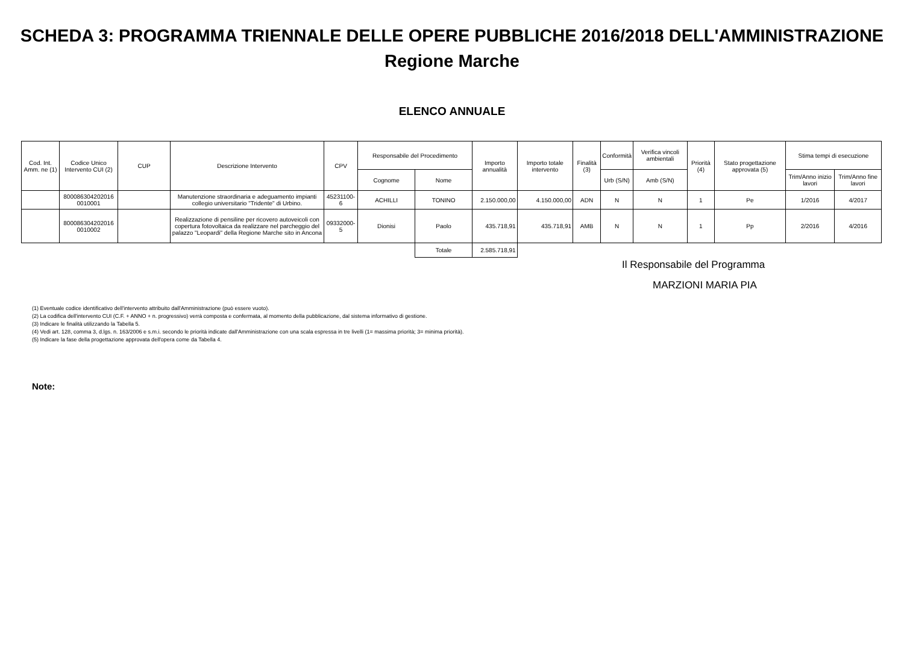SCHEDA 3: PROGRAMMA TRIENNALE DELLE OPERE PUBBLICHE 2016/2018 DELL'AMMINISTRAZIONE
Regione Marche
ELENCO ANNUALE
| Cod. Int. Amm. ne (1) | Codice Unico Intervento CUI (2) | CUP | Descrizione Intervento | CPV | Responsabile del Procedimento | | Importo annualità | Importo totale intervento | Finalità (3) | Conformità | Verifica vincoli ambientali | Priorità (4) | Stato progettazione approvata (5) | Stima tempi di esecuzione | |
| --- | --- | --- | --- | --- | --- | --- | --- | --- | --- | --- | --- | --- | --- | --- | --- |
| | | | | | Cognome | Nome | | | | Urb (S/N) | Amb (S/N) | | | Trim/Anno inizio lavori | Trim/Anno fine lavori |
| | 800086304202016 0010001 | | Manutenzione straordinaria e adeguamento impianti collegio universitario "Tridente" di Urbino. | 45231100-6 | ACHILLI | TONINO | 2.150.000,00 | 4.150.000,00 | ADN | N | N | 1 | Pe | 1/2016 | 4/2017 |
| | 800086304202016 0010002 | | Realizzazione di pensiline per ricovero autoveicoli con copertura fotovoltaica da realizzare nel parcheggio del palazzo "Leopardi" della Regione Marche sito in Ancona | 09332000-5 | Dionisi | Paolo | 435.718,91 | 435.718,91 | AMB | N | N | 1 | Pp | 2/2016 | 4/2016 |
| | | | | | | Totale | 2.585.718,91 | | | | | | | | |
Il Responsabile del Programma
MARZIONI MARIA PIA
(1) Eventuale codice identificativo dell'intervento attribuito dall'Amministrazione (può essere vuoto).
(2) La codifica dell'intervento CUI (C.F. + ANNO + n. progressivo) verrà composta e confermata, al momento della pubblicazione, dal sistema informativo di gestione.
(3) Indicare le finalità utilizzando la Tabella 5.
(4) Vedi art. 128, comma 3, d.lgs. n. 163/2006 e s.m.i. secondo le priorità indicate dall'Amministrazione con una scala espressa in tre livelli (1= massima priorità; 3= minima priorità).
(5) Indicare la fase della progettazione approvata dell'opera come da Tabella 4.
Note: